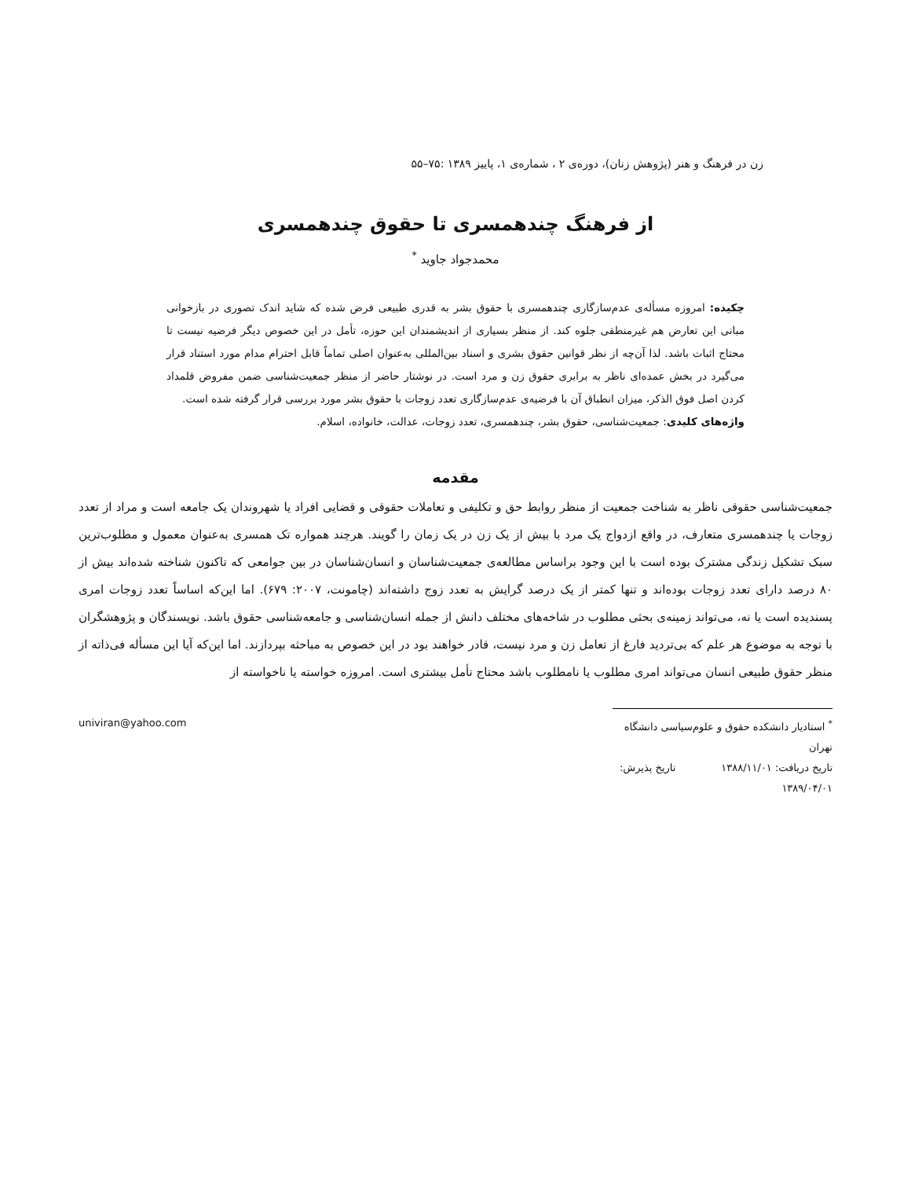زن در فرهنگ و هنر (پژوهش زنان)، دوره‌ی ۲ ، شماره‌ی ۱، پاییز ۱۳۸۹ :۷۵–۵۵
از فرهنگ چندهمسری تا حقوق چندهمسری
محمدجواد جاوید <sup>*</sup>
چکیده: امروزه مسأله‌ی عدم‌سازگاری چندهمسری با حقوق بشر به قدری طبیعی فرض شده که شاید اندک تصوری در بازخوانی مبانی این تعارض هم غیرمنطقی جلوه کند. از منظر بسیاری از اندیشمندان این حوزه، تأمل در این خصوص دیگر فرضیه نیست تا محتاج اثبات باشد. لذا آن‌چه از نظر قوانین حقوق بشری و اسناد بین‌المللی به‌عنوان اصلی تماماً قابل احترام مدام مورد استناد قرار می‌گیرد در بخش عمده‌ای ناظر به برابری حقوق زن و مرد است. در نوشتار حاضر از منظر جمعیت‌شناسی ضمن مفروض قلمداد کردن اصل فوق الذکر، میزان انطباق آن با فرضیه‌ی عدم‌سازگاری تعدد زوجات با حقوق بشر مورد بررسی قرار گرفته شده است.
واژه‌های کلیدی: جمعیت‌شناسی، حقوق بشر، چندهمسری، تعدد زوجات، عدالت، خانواده، اسلام.
مقدمه
جمعیت‌شناسی حقوقی ناظر به شناخت جمعیت از منظر روابط حق و تکلیفی و تعاملات حقوقی و قضایی افراد یا شهروندان یک جامعه است و مراد از تعدد زوجات یا چندهمسری متعارف، در واقع ازدواج یک مرد با بیش از یک زن در یک زمان را گویند. هرچند همواره تک همسری به‌عنوان معمول و مطلوب‌ترین سبک تشکیل زندگی مشترک بوده است با این وجود براساس مطالعه‌ی جمعیت‌شناسان و انسان‌شناسان در بین جوامعی که تاکنون شناخته شده‌اند بیش از ۸۰ درصد دارای تعدد زوجات بوده‌اند و تنها کمتر از یک درصد گرایش به تعدد زوج داشته‌اند (چامونت، ۲۰۰۷: ۶۷۹). اما این‌که اساساً تعدد زوجات امری پسندیده است یا نه، می‌تواند زمینه‌ی بحثی مطلوب در شاخه‌های مختلف دانش از جمله انسان‌شناسی و جامعه‌شناسی حقوق باشد. نویسندگان و پژوهشگران با توجه به موضوع هر علم که بی‌تردید فارغ از تعامل زن و مرد نیست، قادر خواهند بود در این خصوص به مباحثه بپردازند. اما این‌که آیا این مسأله فی‌ذاته از منظر حقوق طبیعی انسان می‌تواند امری مطلوب یا نامطلوب باشد محتاج تأمل بیشتری است. امروزه خواسته یا ناخواسته از
<sup>*</sup> استادیار دانشکده حقوق و علوم‌سیاسی دانشگاه تهران
تاریخ دریافت: ۱۳۸۸/۱۱/۰۱ تاریخ پذیرش: ۱۳۸۹/۰۴/۰۱
univiran@yahoo.com